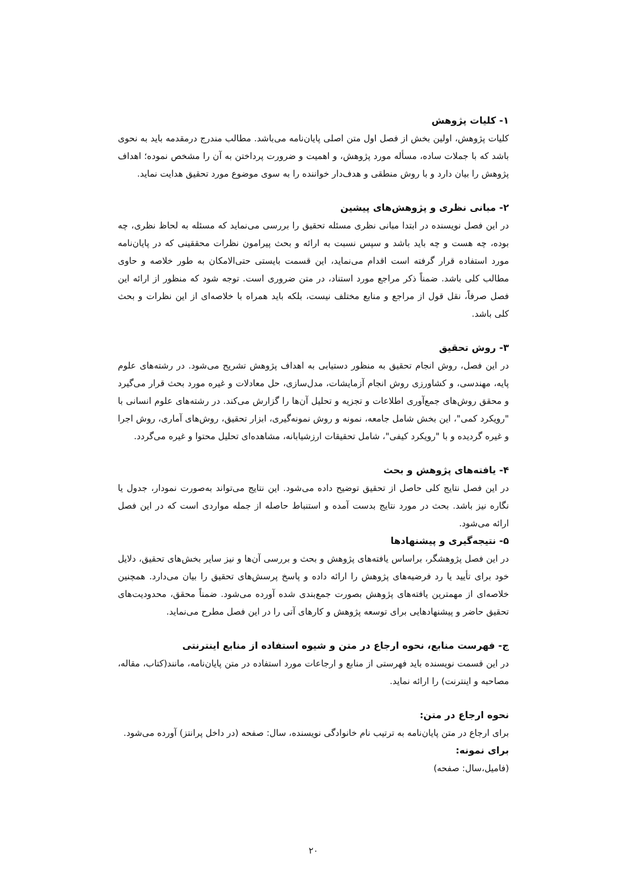۱- کلیات پژوهش
کلیات پژوهش، اولین بخش از فصل اول متن اصلی پایان‌نامه می‌باشد. مطالب مندرج درمقدمه باید به نحوی باشد که با جملات ساده، مسأله مورد پژوهش، و اهمیت و ضرورت پرداختن به آن را مشخص نموده؛ اهداف پژوهش را بیان دارد و با روش منطقی و هدف‌دار خواننده را به سوی موضوع مورد تحقیق هدایت نماید.
۲- مبانی نظری و پژوهش‌های پیشین
در این فصل نویسنده در ابتدا مبانی نظری مسئله تحقیق را بررسی می‌نماید که مسئله به لحاظ نظری، چه بوده، چه هست و چه باید باشد و سپس نسبت به ارائه و بحث پیرامون نظرات محققینی که در پایان‌نامه مورد استفاده قرار گرفته است اقدام می‌نماید، این قسمت بایستی حتی‌الامکان به طور خلاصه و حاوی مطالب کلی باشد. ضمناً ذکر مراجع مورد استناد، در متن ضروری است. توجه شود که منظور از ارائه این فصل صرفاً، نقل قول از مراجع و منابع مختلف نیست، بلکه باید همراه با خلاصه‌ای از این نظرات و بحث کلی باشد.
۳- روش تحقیق
در این فصل، روش انجام تحقیق به منظور دستیابی به اهداف پژوهش تشریح می‌شود. در رشته‌های علوم پایه، مهندسی، و کشاورزی روش انجام آزمایشات، مدل‌سازی، حل معادلات و غیره مورد بحث قرار می‌گیرد و محقق روش‌های جمع‌آوری اطلاعات و تجزیه و تحلیل آن‌ها را گزارش می‌کند. در رشته‌های علوم انسانی با "رویکرد کمی"، این بخش شامل جامعه، نمونه و روش نمونه‌گیری، ابزار تحقیق، روش‌های آماری، روش اجرا و غیره گردیده و با "رویکرد کیفی"، شامل تحقیقات ارزشیابانه، مشاهده‌ای تحلیل محتوا و غیره می‌گردد.
۴- یافته‌های پژوهش و بحث
در این فصل نتایج کلی حاصل از تحقیق توضیح داده می‌شود. این نتایج می‌تواند به‌صورت نمودار، جدول یا نگاره نیز باشد. بحث در مورد نتایج بدست آمده و استنباط حاصله از جمله مواردی است که در این فصل ارائه می‌شود.
۵- نتیجه‌گیری و پیشنهادها
در این فصل پژوهشگر، براساس یافته‌های پژوهش و بحث و بررسی آن‌ها و نیز سایر بخش‌های تحقیق، دلایل خود برای تأیید یا رد فرضیه‌های پژوهش را ارائه داده و پاسخ پرسش‌های تحقیق را بیان می‌دارد. همچنین خلاصه‌ای از مهمترین یافته‌های پژوهش بصورت جمع‌بندی شده آورده می‌شود. ضمناً محقق، محدودیت‌های تحقیق حاضر و پیشنهادهایی برای توسعه پژوهش و کارهای آتی را در این فصل مطرح می‌نماید.
ج- فهرست منابع، نحوه ارجاع در متن و شیوه استفاده از منابع اینترنتی
در این قسمت نویسنده باید فهرستی از منابع و ارجاعات مورد استفاده در متن پایان‌نامه، مانند(کتاب، مقاله، مصاحبه و اینترنت) را ارائه نماید.
نحوه ارجاع در متن:
برای ارجاع در متن پایان‌نامه به ترتیب نام خانوادگی نویسنده، سال: صفحه (در داخل پرانتز) آورده می‌شود.
برای نمونه:
(فامیل،سال: صفحه)
۲۰